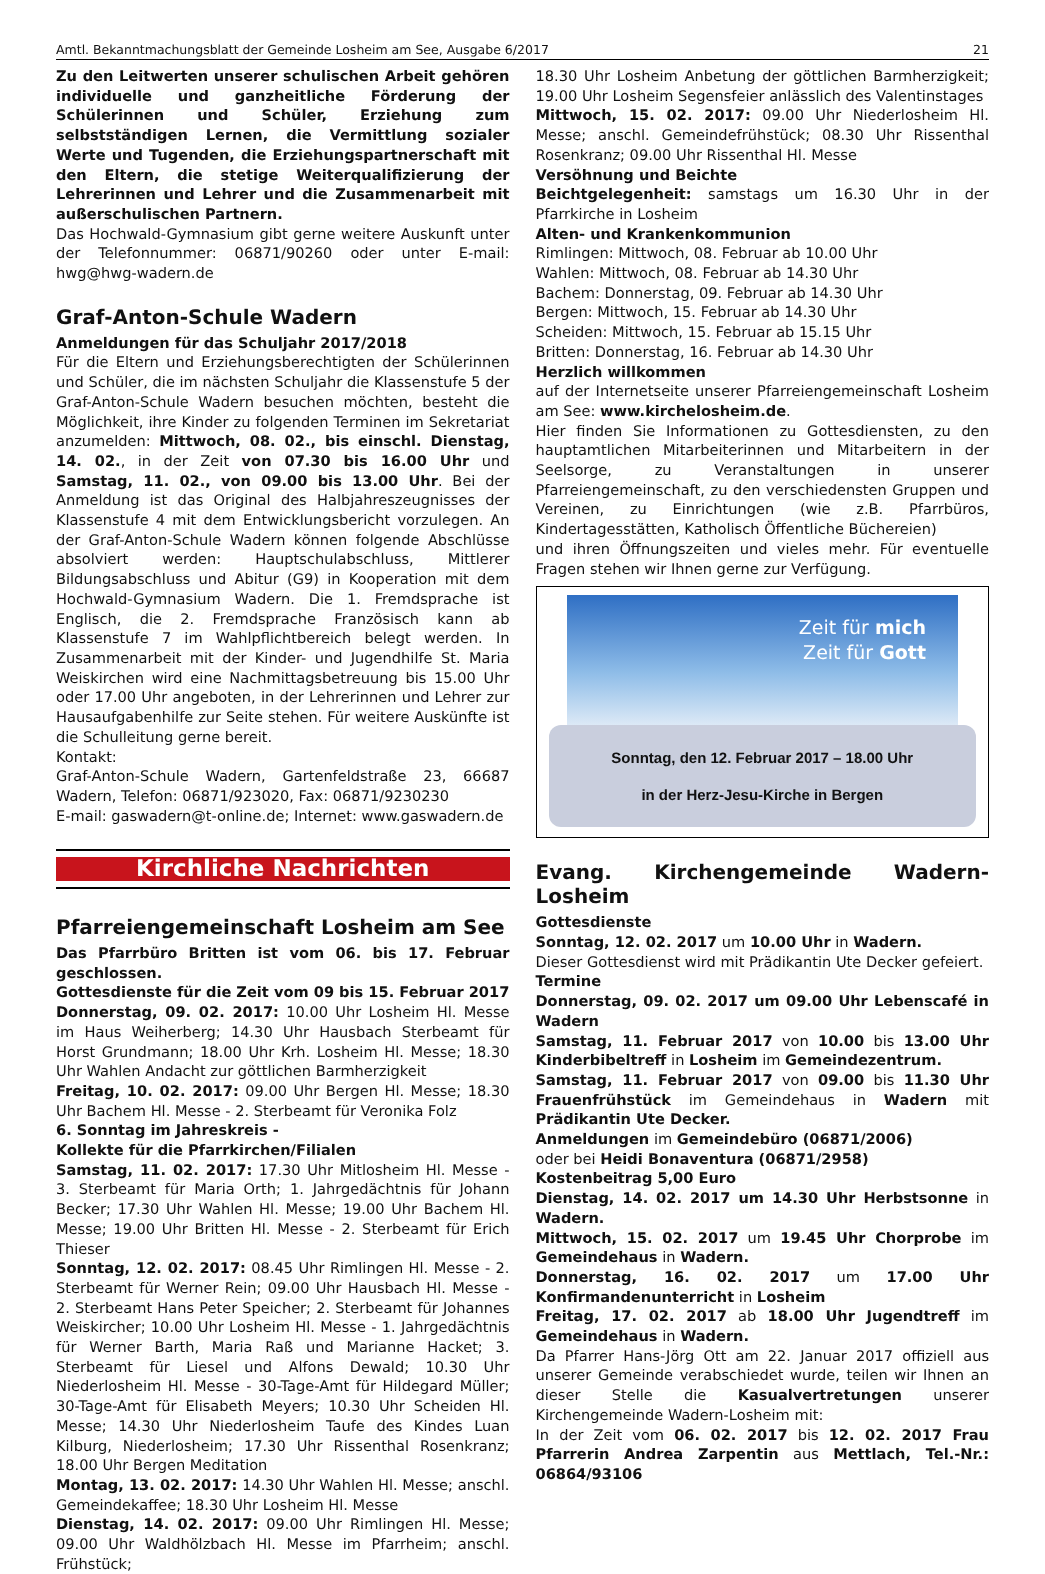Amtl. Bekanntmachungsblatt der Gemeinde Losheim am See, Ausgabe 6/2017 21
Zu den Leitwerten unserer schulischen Arbeit gehören individuelle und ganzheitliche Förderung der Schülerinnen und Schüler, Erziehung zum selbstständigen Lernen, die Vermittlung sozialer Werte und Tugenden, die Erziehungspartnerschaft mit den Eltern, die stetige Weiterqualifizierung der Lehrerinnen und Lehrer und die Zusammenarbeit mit außerschulischen Partnern.
Das Hochwald-Gymnasium gibt gerne weitere Auskunft unter der Telefonnummer: 06871/90260 oder unter E-mail: hwg@hwg-wadern.de
Graf-Anton-Schule Wadern
Anmeldungen für das Schuljahr 2017/2018
Für die Eltern und Erziehungsberechtigten der Schülerinnen und Schüler, die im nächsten Schuljahr die Klassenstufe 5 der Graf-Anton-Schule Wadern besuchen möchten, besteht die Möglichkeit, ihre Kinder zu folgenden Terminen im Sekretariat anzumelden: Mittwoch, 08. 02., bis einschl. Dienstag, 14. 02., in der Zeit von 07.30 bis 16.00 Uhr und Samstag, 11. 02., von 09.00 bis 13.00 Uhr. Bei der Anmeldung ist das Original des Halbjahreszeugnisses der Klassenstufe 4 mit dem Entwicklungsbericht vorzulegen. An der Graf-Anton-Schule Wadern können folgende Abschlüsse absolviert werden: Hauptschulabschluss, Mittlerer Bildungsabschluss und Abitur (G9) in Kooperation mit dem Hochwald-Gymnasium Wadern. Die 1. Fremdsprache ist Englisch, die 2. Fremdsprache Französisch kann ab Klassenstufe 7 im Wahlpflichtbereich belegt werden. In Zusammenarbeit mit der Kinder- und Jugendhilfe St. Maria Weiskirchen wird eine Nachmittagsbetreuung bis 15.00 Uhr oder 17.00 Uhr angeboten, in der Lehrerinnen und Lehrer zur Hausaufgabenhilfe zur Seite stehen. Für weitere Auskünfte ist die Schulleitung gerne bereit.
Kontakt:
Graf-Anton-Schule Wadern, Gartenfeldstraße 23, 66687 Wadern, Telefon: 06871/923020, Fax: 06871/9230230
E-mail: gaswadern@t-online.de; Internet: www.gaswadern.de
Kirchliche Nachrichten
Pfarreiengemeinschaft Losheim am See
Das Pfarrbüro Britten ist vom 06. bis 17. Februar geschlossen.
Gottesdienste für die Zeit vom 09 bis 15. Februar 2017
Donnerstag, 09. 02. 2017: 10.00 Uhr Losheim Hl. Messe im Haus Weiherberg; 14.30 Uhr Hausbach Sterbeamt für Horst Grundmann; 18.00 Uhr Krh. Losheim Hl. Messe; 18.30 Uhr Wahlen Andacht zur göttlichen Barmherzigkeit
Freitag, 10. 02. 2017: 09.00 Uhr Bergen Hl. Messe; 18.30 Uhr Bachem Hl. Messe - 2. Sterbeamt für Veronika Folz
6. Sonntag im Jahreskreis -
Kollekte für die Pfarrkirchen/Filialen
Samstag, 11. 02. 2017: 17.30 Uhr Mitlosheim Hl. Messe - 3. Sterbeamt für Maria Orth; 1. Jahrgedächtnis für Johann Becker; 17.30 Uhr Wahlen Hl. Messe; 19.00 Uhr Bachem Hl. Messe; 19.00 Uhr Britten Hl. Messe - 2. Sterbeamt für Erich Thieser
Sonntag, 12. 02. 2017: 08.45 Uhr Rimlingen Hl. Messe - 2. Sterbeamt für Werner Rein; 09.00 Uhr Hausbach Hl. Messe - 2. Sterbeamt Hans Peter Speicher; 2. Sterbeamt für Johannes Weiskircher; 10.00 Uhr Losheim Hl. Messe - 1. Jahrgedächtnis für Werner Barth, Maria Raß und Marianne Hacket; 3. Sterbeamt für Liesel und Alfons Dewald; 10.30 Uhr Niederlosheim Hl. Messe - 30-Tage-Amt für Hildegard Müller; 30-Tage-Amt für Elisabeth Meyers; 10.30 Uhr Scheiden Hl. Messe; 14.30 Uhr Niederlosheim Taufe des Kindes Luan Kilburg, Niederlosheim; 17.30 Uhr Rissenthal Rosenkranz; 18.00 Uhr Bergen Meditation
Montag, 13. 02. 2017: 14.30 Uhr Wahlen Hl. Messe; anschl. Gemeindekaffee; 18.30 Uhr Losheim Hl. Messe
Dienstag, 14. 02. 2017: 09.00 Uhr Rimlingen Hl. Messe; 09.00 Uhr Waldhölzbach Hl. Messe im Pfarrheim; anschl. Frühstück;
18.30 Uhr Losheim Anbetung der göttlichen Barmherzigkeit; 19.00 Uhr Losheim Segensfeier anlässlich des Valentinstages
Mittwoch, 15. 02. 2017: 09.00 Uhr Niederlosheim Hl. Messe; anschl. Gemeindefrühstück; 08.30 Uhr Rissenthal Rosenkranz; 09.00 Uhr Rissenthal Hl. Messe
Versöhnung und Beichte
Beichtgelegenheit: samstags um 16.30 Uhr in der Pfarrkirche in Losheim
Alten- und Krankenkommunion
Rimlingen: Mittwoch, 08. Februar ab 10.00 Uhr
Wahlen: Mittwoch, 08. Februar ab 14.30 Uhr
Bachem: Donnerstag, 09. Februar ab 14.30 Uhr
Bergen: Mittwoch, 15. Februar ab 14.30 Uhr
Scheiden: Mittwoch, 15. Februar ab 15.15 Uhr
Britten: Donnerstag, 16. Februar ab 14.30 Uhr
Herzlich willkommen
auf der Internetseite unserer Pfarreiengemeinschaft Losheim am See: www.kirchelosheim.de.
Hier finden Sie Informationen zu Gottesdiensten, zu den hauptamtlichen Mitarbeiterinnen und Mitarbeitern in der Seelsorge, zu Veranstaltungen in unserer Pfarreiengemeinschaft, zu den verschiedensten Gruppen und Vereinen, zu Einrichtungen (wie z.B. Pfarrbüros, Kindertagesstätten, Katholisch Öffentliche Büchereien)
und ihren Öffnungszeiten und vieles mehr. Für eventuelle Fragen stehen wir Ihnen gerne zur Verfügung.
Zeit für mich
Zeit für Gott
Sonntag, den 12. Februar 2017 – 18.00 Uhr
in der Herz-Jesu-Kirche in Bergen
Evang. Kirchengemeinde Wadern-Losheim
Gottesdienste
Sonntag, 12. 02. 2017 um 10.00 Uhr in Wadern.
Dieser Gottesdienst wird mit Prädikantin Ute Decker gefeiert.
Termine
Donnerstag, 09. 02. 2017 um 09.00 Uhr Lebenscafé in Wadern
Samstag, 11. Februar 2017 von 10.00 bis 13.00 Uhr Kinderbibeltreff in Losheim im Gemeindezentrum.
Samstag, 11. Februar 2017 von 09.00 bis 11.30 Uhr Frauenfrühstück im Gemeindehaus in Wadern mit Prädikantin Ute Decker.
Anmeldungen im Gemeindebüro (06871/2006)
oder bei Heidi Bonaventura (06871/2958)
Kostenbeitrag 5,00 Euro
Dienstag, 14. 02. 2017 um 14.30 Uhr Herbstsonne in Wadern.
Mittwoch, 15. 02. 2017 um 19.45 Uhr Chorprobe im Gemeindehaus in Wadern.
Donnerstag, 16. 02. 2017 um 17.00 Uhr Konfirmandenunterricht in Losheim
Freitag, 17. 02. 2017 ab 18.00 Uhr Jugendtreff im Gemeindehaus in Wadern.
Da Pfarrer Hans-Jörg Ott am 22. Januar 2017 offiziell aus unserer Gemeinde verabschiedet wurde, teilen wir Ihnen an dieser Stelle die Kasualvertretungen unserer Kirchengemeinde Wadern-Losheim mit:
In der Zeit vom 06. 02. 2017 bis 12. 02. 2017 Frau Pfarrerin Andrea Zarpentin aus Mettlach, Tel.-Nr.: 06864/93106